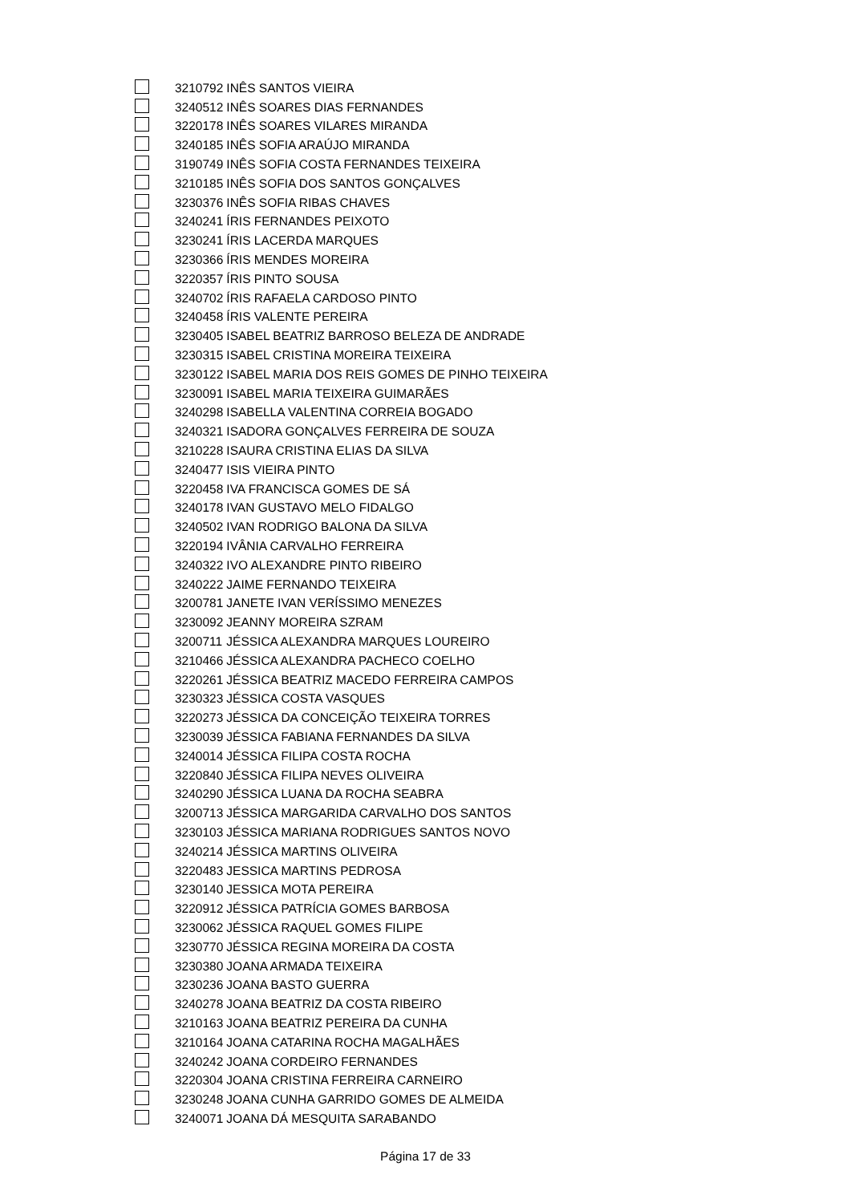| | 3210792 | INÊS SANTOS VIEIRA |
| | 3240512 | INÊS SOARES DIAS FERNANDES |
| | 3220178 | INÊS SOARES VILARES MIRANDA |
| | 3240185 | INÊS SOFIA ARAÚJO MIRANDA |
| | 3190749 | INÊS SOFIA COSTA FERNANDES TEIXEIRA |
| | 3210185 | INÊS SOFIA DOS SANTOS GONÇALVES |
| | 3230376 | INÊS SOFIA RIBAS CHAVES |
| | 3240241 | ÍRIS FERNANDES PEIXOTO |
| | 3230241 | ÍRIS LACERDA MARQUES |
| | 3230366 | ÍRIS MENDES MOREIRA |
| | 3220357 | ÍRIS PINTO SOUSA |
| | 3240702 | ÍRIS RAFAELA CARDOSO PINTO |
| | 3240458 | ÍRIS VALENTE PEREIRA |
| | 3230405 | ISABEL BEATRIZ BARROSO BELEZA DE ANDRADE |
| | 3230315 | ISABEL CRISTINA MOREIRA TEIXEIRA |
| | 3230122 | ISABEL MARIA DOS REIS GOMES DE PINHO TEIXEIRA |
| | 3230091 | ISABEL MARIA TEIXEIRA GUIMARÃES |
| | 3240298 | ISABELLA VALENTINA CORREIA BOGADO |
| | 3240321 | ISADORA GONÇALVES FERREIRA DE SOUZA |
| | 3210228 | ISAURA CRISTINA ELIAS DA SILVA |
| | 3240477 | ISIS VIEIRA PINTO |
| | 3220458 | IVA FRANCISCA GOMES DE SÁ |
| | 3240178 | IVAN GUSTAVO MELO FIDALGO |
| | 3240502 | IVAN RODRIGO BALONA DA SILVA |
| | 3220194 | IVÂNIA CARVALHO FERREIRA |
| | 3240322 | IVO ALEXANDRE PINTO RIBEIRO |
| | 3240222 | JAIME FERNANDO TEIXEIRA |
| | 3200781 | JANETE IVAN VERÍSSIMO MENEZES |
| | 3230092 | JEANNY MOREIRA SZRAM |
| | 3200711 | JÉSSICA ALEXANDRA MARQUES LOUREIRO |
| | 3210466 | JÉSSICA ALEXANDRA PACHECO COELHO |
| | 3220261 | JÉSSICA BEATRIZ MACEDO FERREIRA CAMPOS |
| | 3230323 | JÉSSICA COSTA VASQUES |
| | 3220273 | JÉSSICA DA CONCEIÇÃO TEIXEIRA TORRES |
| | 3230039 | JÉSSICA FABIANA FERNANDES DA SILVA |
| | 3240014 | JÉSSICA FILIPA COSTA ROCHA |
| | 3220840 | JÉSSICA FILIPA NEVES OLIVEIRA |
| | 3240290 | JÉSSICA LUANA DA ROCHA SEABRA |
| | 3200713 | JÉSSICA MARGARIDA CARVALHO DOS SANTOS |
| | 3230103 | JÉSSICA MARIANA RODRIGUES SANTOS NOVO |
| | 3240214 | JÉSSICA MARTINS OLIVEIRA |
| | 3220483 | JESSICA MARTINS PEDROSA |
| | 3230140 | JESSICA MOTA PEREIRA |
| | 3220912 | JÉSSICA PATRÍCIA GOMES BARBOSA |
| | 3230062 | JÉSSICA RAQUEL GOMES FILIPE |
| | 3230770 | JÉSSICA REGINA MOREIRA DA COSTA |
| | 3230380 | JOANA ARMADA TEIXEIRA |
| | 3230236 | JOANA BASTO GUERRA |
| | 3240278 | JOANA BEATRIZ DA COSTA RIBEIRO |
| | 3210163 | JOANA BEATRIZ PEREIRA DA CUNHA |
| | 3210164 | JOANA CATARINA ROCHA MAGALHÃES |
| | 3240242 | JOANA CORDEIRO FERNANDES |
| | 3220304 | JOANA CRISTINA FERREIRA CARNEIRO |
| | 3230248 | JOANA CUNHA GARRIDO GOMES DE ALMEIDA |
| | 3240071 | JOANA DÁ MESQUITA SARABANDO |
Página 17 de 33